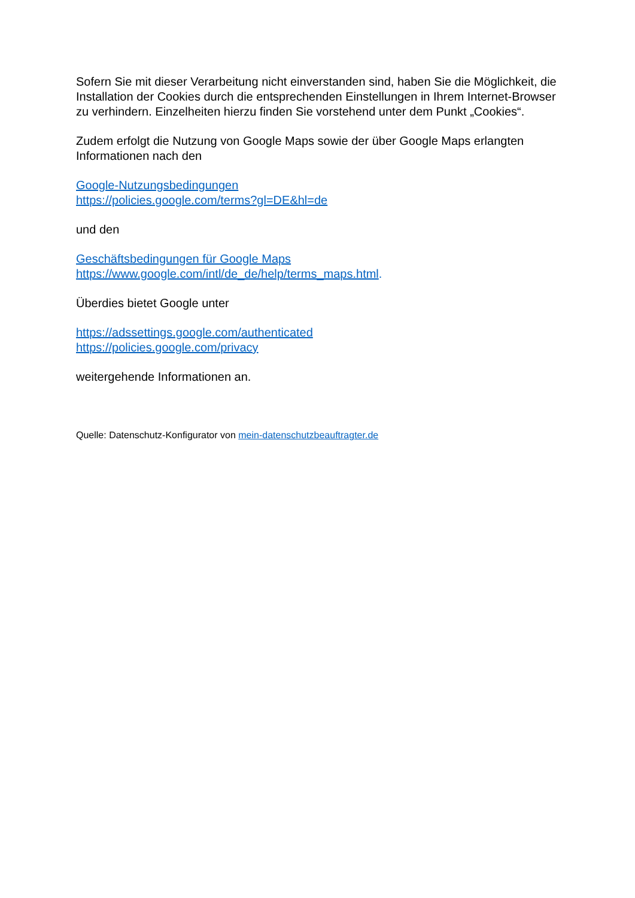Sofern Sie mit dieser Verarbeitung nicht einverstanden sind, haben Sie die Möglichkeit, die Installation der Cookies durch die entsprechenden Einstellungen in Ihrem Internet-Browser zu verhindern. Einzelheiten hierzu finden Sie vorstehend unter dem Punkt „Cookies“.
Zudem erfolgt die Nutzung von Google Maps sowie der über Google Maps erlangten Informationen nach den
Google-Nutzungsbedingungen
https://policies.google.com/terms?gl=DE&hl=de
und den
Geschäftsbedingungen für Google Maps
https://www.google.com/intl/de_de/help/terms_maps.html.
Überdies bietet Google unter
https://adssettings.google.com/authenticated
https://policies.google.com/privacy
weitergehende Informationen an.
Quelle: Datenschutz-Konfigurator von mein-datenschutzbeauftragter.de